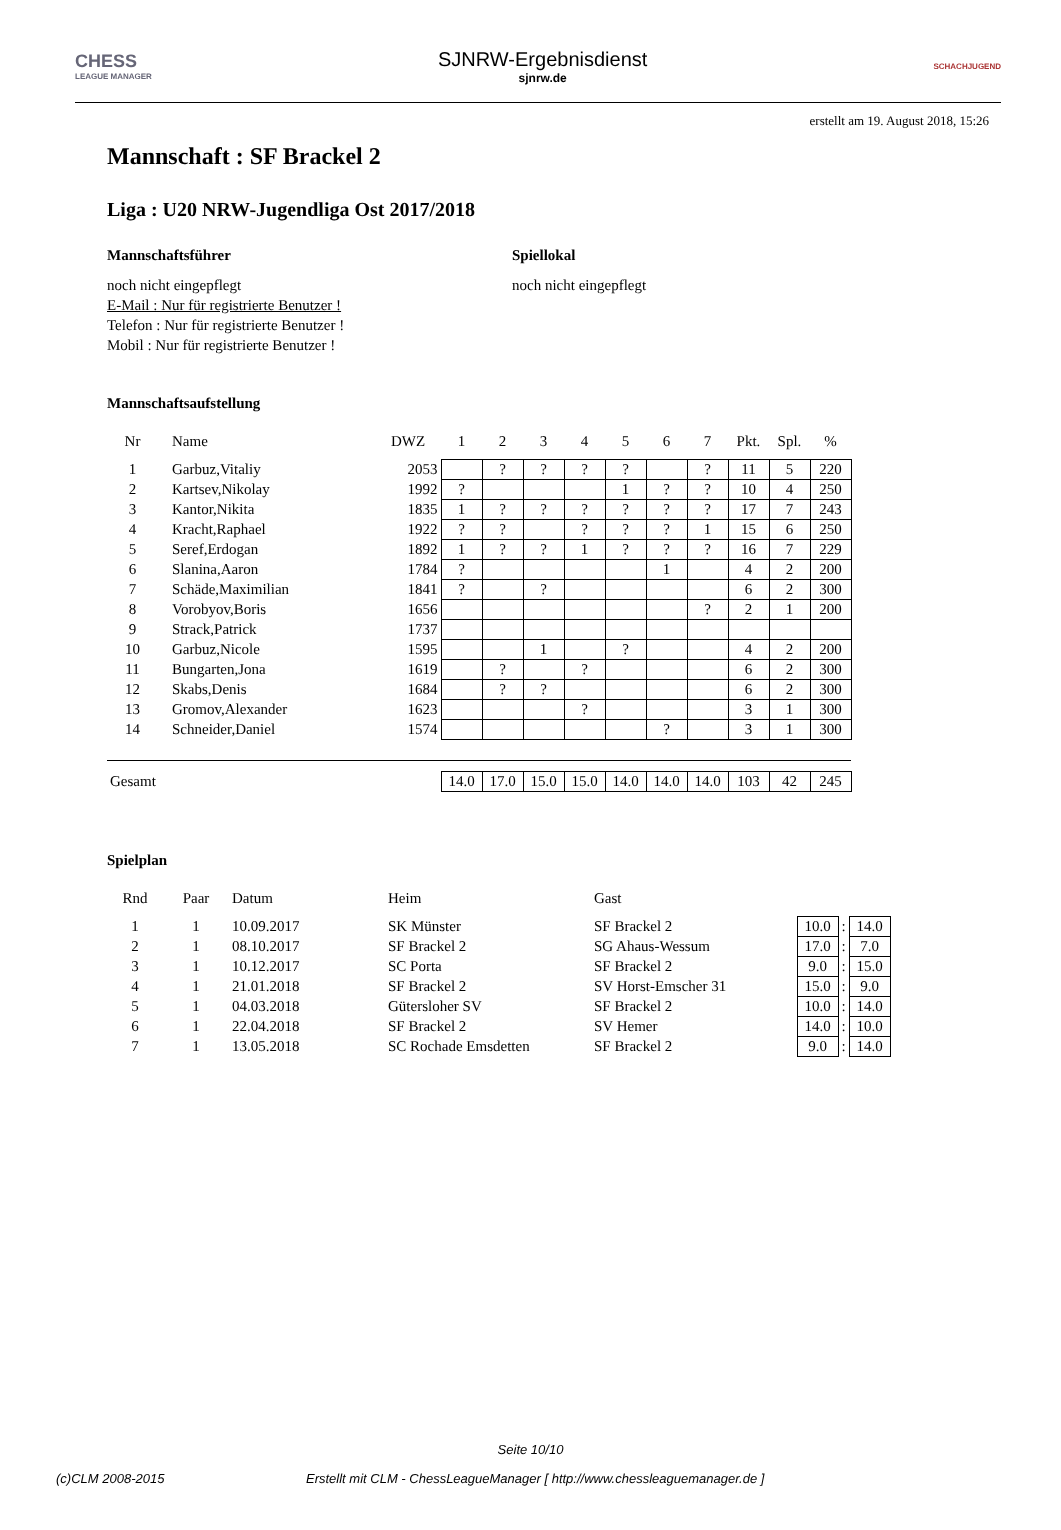CHESS
LEAGUE MANAGER
SJNRW-Ergebnisdienst
sjnrw.de
SCHACHJUGEND
erstellt am 19. August 2018, 15:26
Mannschaft : SF Brackel 2
Liga : U20 NRW-Jugendliga Ost 2017/2018
Mannschaftsführer
noch nicht eingepflegt
E-Mail : Nur für registrierte Benutzer !
Telefon : Nur für registrierte Benutzer !
Mobil : Nur für registrierte Benutzer !
Spiellokal
noch nicht eingepflegt
Mannschaftsaufstellung
| Nr | Name | DWZ | 1 | 2 | 3 | 4 | 5 | 6 | 7 | Pkt. | Spl. | % |
| --- | --- | --- | --- | --- | --- | --- | --- | --- | --- | --- | --- | --- |
| 1 | Garbuz,Vitaliy | 2053 | | ? | ? | ? | ? | | ? | 11 | 5 | 220 |
| 2 | Kartsev,Nikolay | 1992 | ? | | | | 1 | ? | ? | 10 | 4 | 250 |
| 3 | Kantor,Nikita | 1835 | 1 | ? | ? | ? | ? | ? | ? | 17 | 7 | 243 |
| 4 | Kracht,Raphael | 1922 | ? | ? | | ? | ? | ? | 1 | 15 | 6 | 250 |
| 5 | Seref,Erdogan | 1892 | 1 | ? | ? | 1 | ? | ? | ? | 16 | 7 | 229 |
| 6 | Slanina,Aaron | 1784 | ? | | | | | 1 | | 4 | 2 | 200 |
| 7 | Schäde,Maximilian | 1841 | ? | | ? | | | | | 6 | 2 | 300 |
| 8 | Vorobyov,Boris | 1656 | | | | | | | ? | 2 | 1 | 200 |
| 9 | Strack,Patrick | 1737 | | | | | | | | | | |
| 10 | Garbuz,Nicole | 1595 | | | 1 | | ? | | | 4 | 2 | 200 |
| 11 | Bungarten,Jona | 1619 | | ? | | ? | | | | 6 | 2 | 300 |
| 12 | Skabs,Denis | 1684 | | ? | ? | | | | | 6 | 2 | 300 |
| 13 | Gromov,Alexander | 1623 | | | | ? | | | | 3 | 1 | 300 |
| 14 | Schneider,Daniel | 1574 | | | | | | ? | | 3 | 1 | 300 |
| Gesamt | | | 14.0 | 17.0 | 15.0 | 15.0 | 14.0 | 14.0 | 14.0 | 103 | 42 | 245 |
Spielplan
| Rnd | Paar | Datum | Heim | Gast | | | |
| --- | --- | --- | --- | --- | --- | --- | --- |
| 1 | 1 | 10.09.2017 | SK Münster | SF Brackel 2 | 10.0 | : | 14.0 |
| 2 | 1 | 08.10.2017 | SF Brackel 2 | SG Ahaus-Wessum | 17.0 | : | 7.0 |
| 3 | 1 | 10.12.2017 | SC Porta | SF Brackel 2 | 9.0 | : | 15.0 |
| 4 | 1 | 21.01.2018 | SF Brackel 2 | SV Horst-Emscher 31 | 15.0 | : | 9.0 |
| 5 | 1 | 04.03.2018 | Gütersloher SV | SF Brackel 2 | 10.0 | : | 14.0 |
| 6 | 1 | 22.04.2018 | SF Brackel 2 | SV Hemer | 14.0 | : | 10.0 |
| 7 | 1 | 13.05.2018 | SC Rochade Emsdetten | SF Brackel 2 | 9.0 | : | 14.0 |
Seite 10/10
(c)CLM 2008-2015 Erstellt mit CLM - ChessLeagueManager [ http://www.chessleaguemanager.de ]